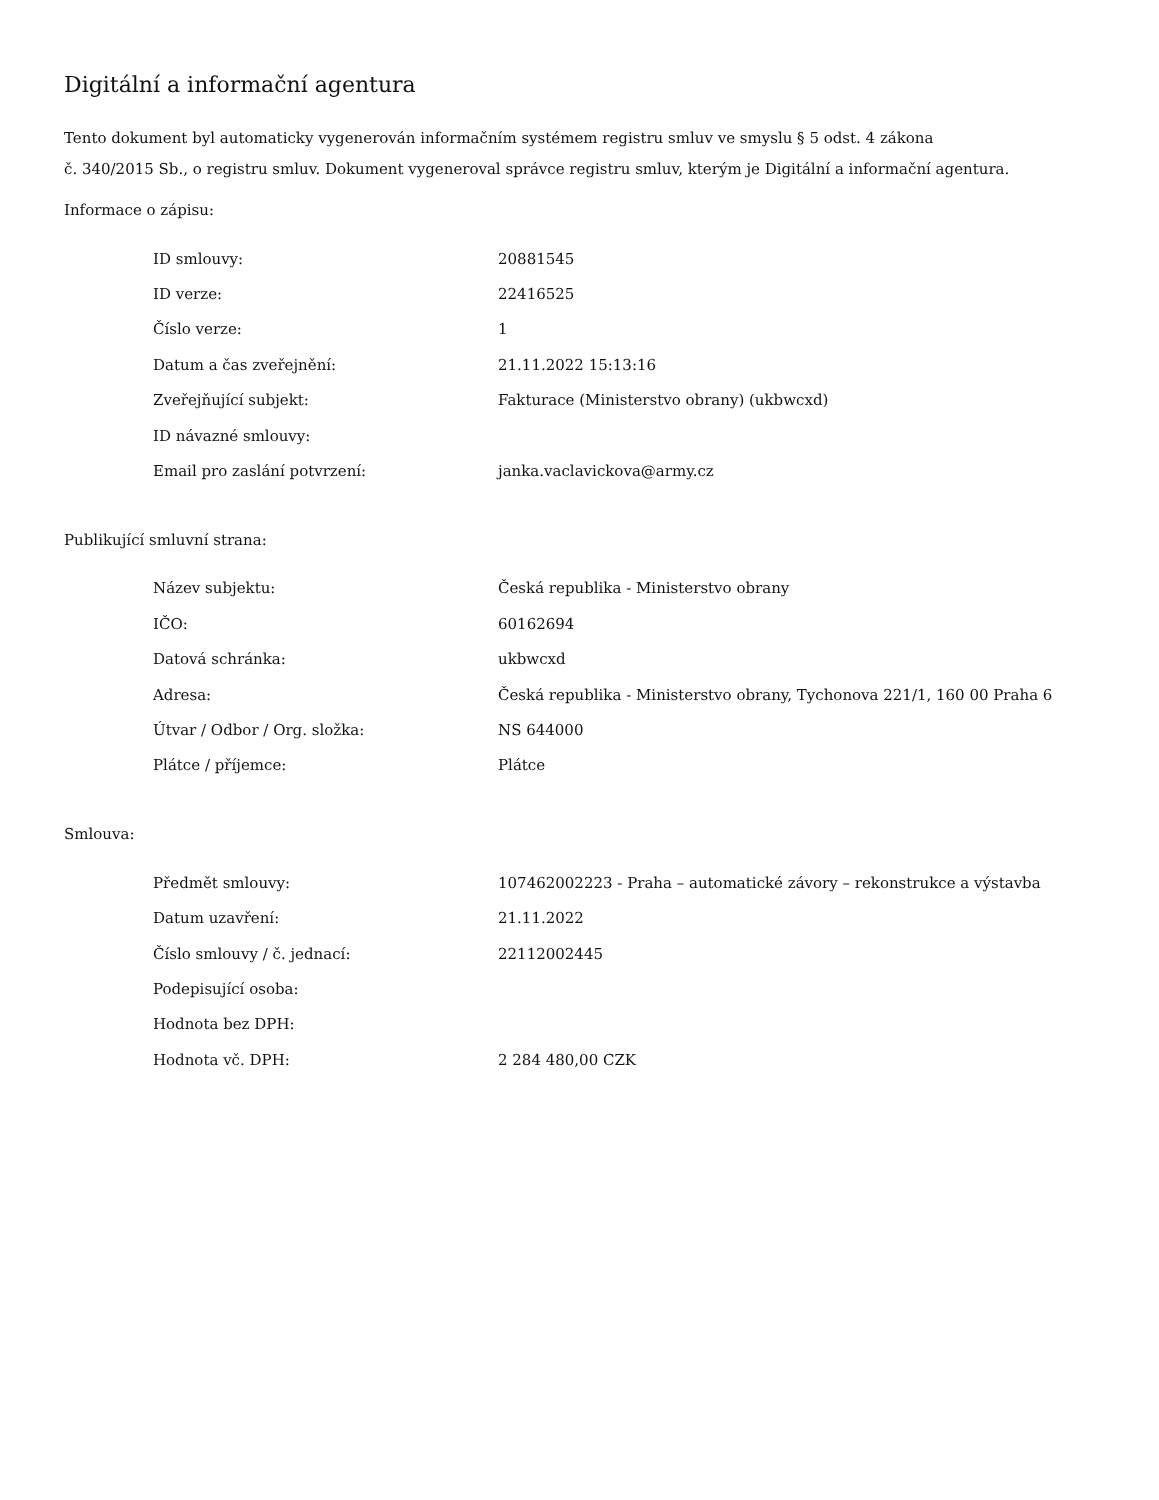Digitální a informační agentura
Tento dokument byl automaticky vygenerován informačním systémem registru smluv ve smyslu § 5 odst. 4 zákona
č. 340/2015 Sb., o registru smluv. Dokument vygeneroval správce registru smluv, kterým je Digitální a informační agentura.
Informace o zápisu:
| ID smlouvy: | 20881545 |
| ID verze: | 22416525 |
| Číslo verze: | 1 |
| Datum a čas zveřejnění: | 21.11.2022 15:13:16 |
| Zveřejňující subjekt: | Fakturace (Ministerstvo obrany) (ukbwcxd) |
| ID návazné smlouvy: | |
| Email pro zaslání potvrzení: | janka.vaclavickova@army.cz |
Publikující smluvní strana:
| Název subjektu: | Česká republika - Ministerstvo obrany |
| IČO: | 60162694 |
| Datová schránka: | ukbwcxd |
| Adresa: | Česká republika - Ministerstvo obrany, Tychonova 221/1, 160 00 Praha 6 |
| Útvar / Odbor / Org. složka: | NS 644000 |
| Plátce / příjemce: | Plátce |
Smlouva:
| Předmět smlouvy: | 107462002223 - Praha – automatické závory – rekonstrukce a výstavba |
| Datum uzavření: | 21.11.2022 |
| Číslo smlouvy / č. jednací: | 22112002445 |
| Podepisující osoba: | |
| Hodnota bez DPH: | |
| Hodnota vč. DPH: | 2 284 480,00 CZK |